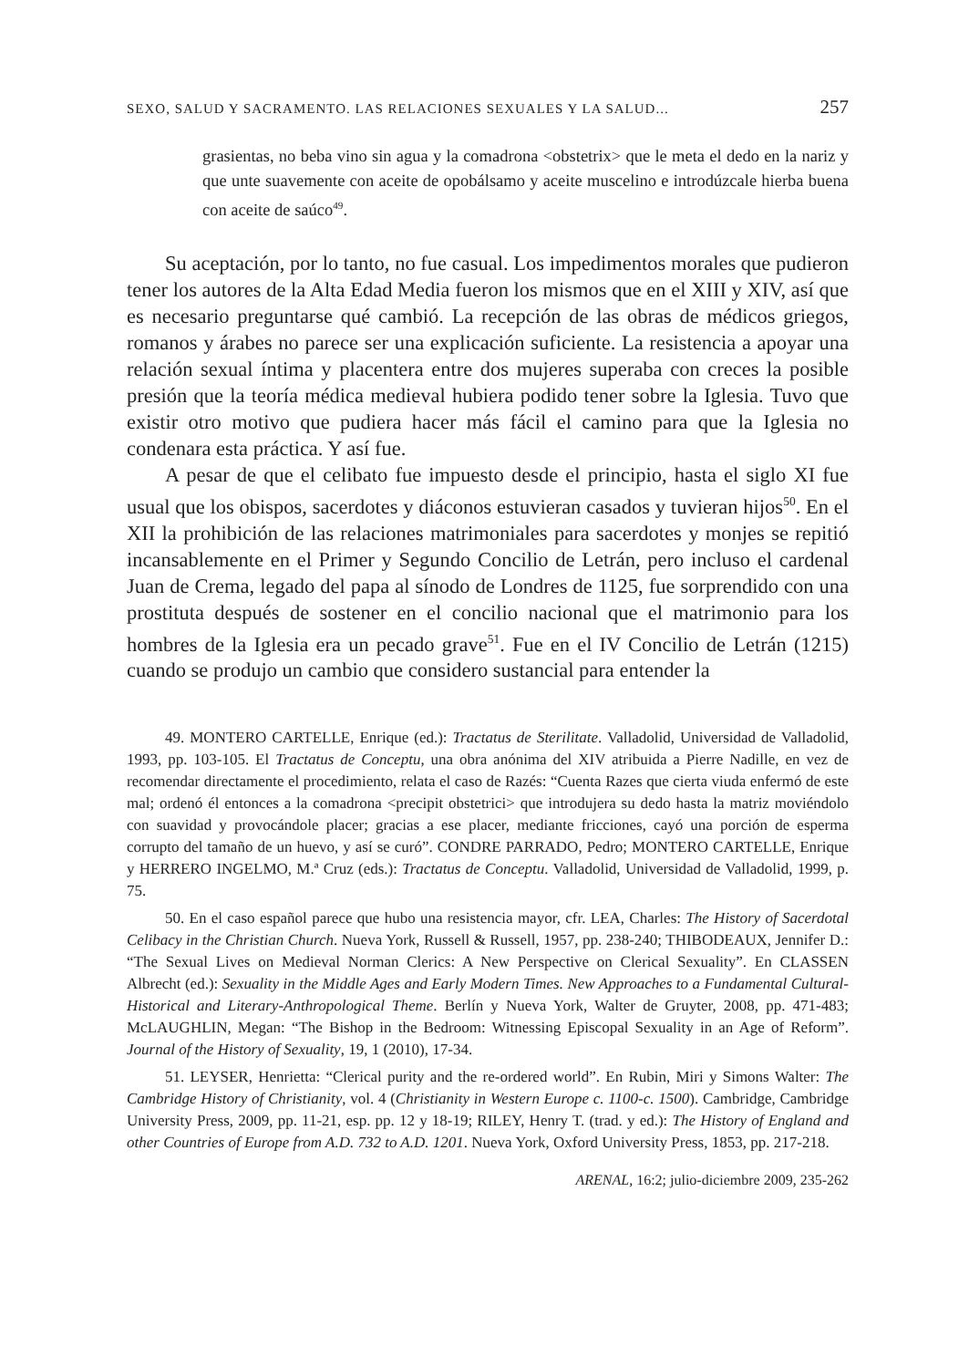SEXO, SALUD Y SACRAMENTO. LAS RELACIONES SEXUALES Y LA SALUD... 257
grasientas, no beba vino sin agua y la comadrona <obstetrix> que le meta el dedo en la nariz y que unte suavemente con aceite de opobálsamo y aceite muscelino e introdúzcale hierba buena con aceite de saúco<sup>49</sup>.
Su aceptación, por lo tanto, no fue casual. Los impedimentos morales que pudieron tener los autores de la Alta Edad Media fueron los mismos que en el XIII y XIV, así que es necesario preguntarse qué cambió. La recepción de las obras de médicos griegos, romanos y árabes no parece ser una explicación suficiente. La resistencia a apoyar una relación sexual íntima y placentera entre dos mujeres superaba con creces la posible presión que la teoría médica medieval hubiera podido tener sobre la Iglesia. Tuvo que existir otro motivo que pudiera hacer más fácil el camino para que la Iglesia no condenara esta práctica. Y así fue.
A pesar de que el celibato fue impuesto desde el principio, hasta el siglo XI fue usual que los obispos, sacerdotes y diáconos estuvieran casados y tuvieran hijos<sup>50</sup>. En el XII la prohibición de las relaciones matrimoniales para sacerdotes y monjes se repitió incansablemente en el Primer y Segundo Concilio de Letrán, pero incluso el cardenal Juan de Crema, legado del papa al sínodo de Londres de 1125, fue sorprendido con una prostituta después de sostener en el concilio nacional que el matrimonio para los hombres de la Iglesia era un pecado grave<sup>51</sup>. Fue en el IV Concilio de Letrán (1215) cuando se produjo un cambio que considero sustancial para entender la
49. MONTERO CARTELLE, Enrique (ed.): Tractatus de Sterilitate. Valladolid, Universidad de Valladolid, 1993, pp. 103-105. El Tractatus de Conceptu, una obra anónima del XIV atribuida a Pierre Nadille, en vez de recomendar directamente el procedimiento, relata el caso de Razés: “Cuenta Razes que cierta viuda enfermó de este mal; ordenó él entonces a la comadrona <precipit obstetrici> que introdujera su dedo hasta la matriz moviéndolo con suavidad y provocándole placer; gracias a ese placer, mediante fricciones, cayó una porción de esperma corrupto del tamaño de un huevo, y así se curó”. CONDRE PARRADO, Pedro; MONTERO CARTELLE, Enrique y HERRERO INGELMO, M.ª Cruz (eds.): Tractatus de Conceptu. Valladolid, Universidad de Valladolid, 1999, p. 75.
50. En el caso español parece que hubo una resistencia mayor, cfr. LEA, Charles: The History of Sacerdotal Celibacy in the Christian Church. Nueva York, Russell & Russell, 1957, pp. 238-240; THIBODEAUX, Jennifer D.: “The Sexual Lives on Medieval Norman Clerics: A New Perspective on Clerical Sexuality”. En CLASSEN Albrecht (ed.): Sexuality in the Middle Ages and Early Modern Times. New Approaches to a Fundamental Cultural-Historical and Literary-Anthropological Theme. Berlín y Nueva York, Walter de Gruyter, 2008, pp. 471-483; McLAUGHLIN, Megan: “The Bishop in the Bedroom: Witnessing Episcopal Sexuality in an Age of Reform”. Journal of the History of Sexuality, 19, 1 (2010), 17-34.
51. LEYSER, Henrietta: “Clerical purity and the re-ordered world”. En Rubin, Miri y Simons Walter: The Cambridge History of Christianity, vol. 4 (Christianity in Western Europe c. 1100-c. 1500). Cambridge, Cambridge University Press, 2009, pp. 11-21, esp. pp. 12 y 18-19; RILEY, Henry T. (trad. y ed.): The History of England and other Countries of Europe from A.D. 732 to A.D. 1201. Nueva York, Oxford University Press, 1853, pp. 217-218.
ARENAL, 16:2; julio-diciembre 2009, 235-262